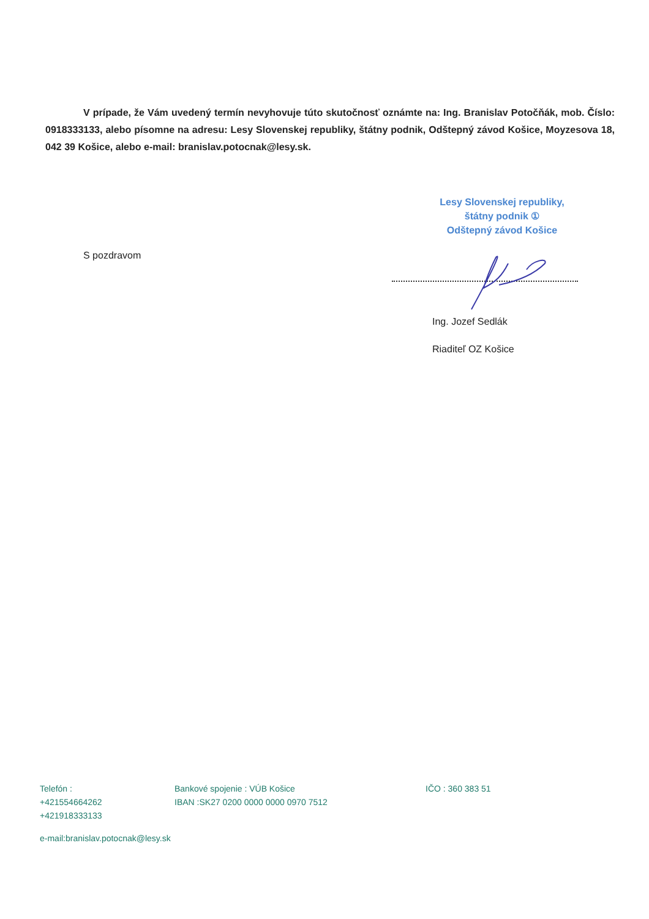V prípade, že Vám uvedený termín nevyhovuje túto skutočnosť oznámte na: Ing. Branislav Potočňák, mob. Číslo: 0918333133, alebo písomne na adresu: Lesy Slovenskej republiky, štátny podnik, Odštepný závod Košice, Moyzesova 18, 042 39 Košice, alebo e-mail: branislav.potocnak@lesy.sk.
Lesy Slovenskej republiky,
štátny podnik ①
Odštepný závod Košice
S pozdravom
Ing. Jozef Sedlák
Riaditeľ OZ Košice
Telefón :
+421554664262
+421918333133
Bankové spojenie : VÚB Košice
IBAN :SK27 0200 0000 0000 0970 7512
IČO : 360 383 51
e-mail:branislav.potocnak@lesy.sk